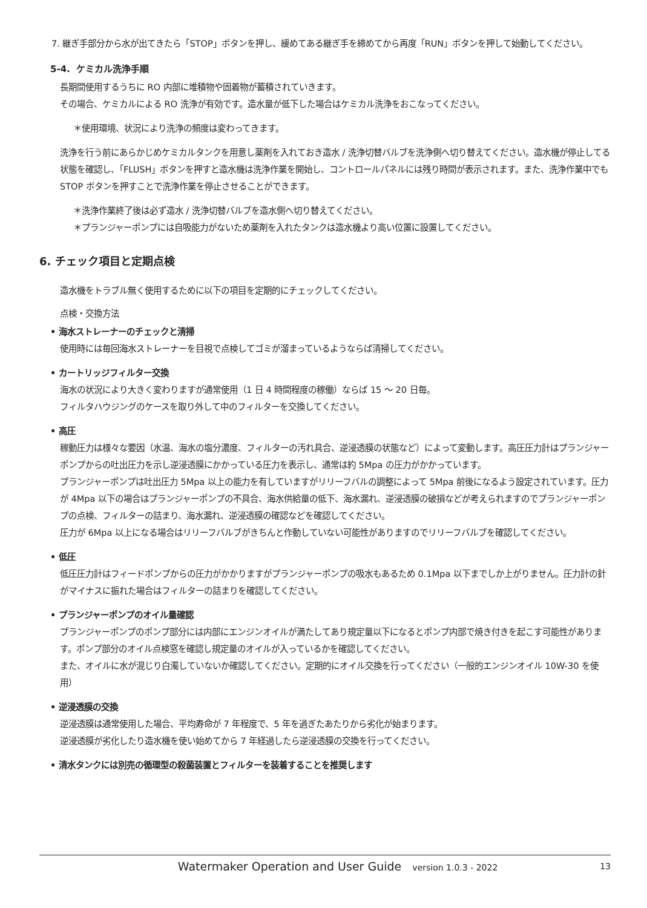7. 継ぎ手部分から水が出てきたら「STOP」ボタンを押し、緩めてある継ぎ手を締めてから再度「RUN」ボタンを押して始動してください。
5-4. ケミカル洗浄手順
長期間使用するうちに RO 内部に堆積物や固着物が蓄積されていきます。
その場合、ケミカルによる RO 洗浄が有効です。造水量が低下した場合はケミカル洗浄をおこなってください。
＊使用環境、状況により洗浄の頻度は変わってきます。
洗浄を行う前にあらかじめケミカルタンクを用意し薬剤を入れておき造水 / 洗浄切替バルブを洗浄側へ切り替えてください。造水機が停止してる状態を確認し、「FLUSH」ボタンを押すと造水機は洗浄作業を開始し、コントロールパネルには残り時間が表示されます。また、洗浄作業中でも STOP ボタンを押すことで洗浄作業を停止させることができます。
＊洗浄作業終了後は必ず造水 / 洗浄切替バルブを造水側へ切り替えてください。
＊プランジャーポンプには自吸能力がないため薬剤を入れたタンクは造水機より高い位置に設置してください。
6. チェック項目と定期点検
造水機をトラブル無く使用するために以下の項目を定期的にチェックしてください。
点検・交換方法
• 海水ストレーナーのチェックと清掃
使用時には毎回海水ストレーナーを目視で点検してゴミが溜まっているようならば清掃してください。
• カートリッジフィルター交換
海水の状況により大きく変わりますが通常使用（1 日 4 時間程度の稼働）ならば 15 〜 20 日毎。
フィルタハウジングのケースを取り外して中のフィルターを交換してください。
• 高圧
稼動圧力は様々な要因（水温、海水の塩分濃度、フィルターの汚れ具合、逆浸透膜の状態など）によって変動します。高圧圧力計はプランジャーポンプからの吐出圧力を示し逆浸透膜にかかっている圧力を表示し、通常は約 5Mpa の圧力がかかっています。
プランジャーポンプは吐出圧力 5Mpa 以上の能力を有していますがリリーフバルの調整によって 5Mpa 前後になるよう設定されています。圧力が 4Mpa 以下の場合はプランジャーポンプの不具合、海水供給量の低下、海水漏れ、逆浸透膜の破損などが考えられますのでプランジャーポンプの点検、フィルターの詰まり、海水漏れ、逆浸透膜の確認などを確認してください。
圧力が 6Mpa 以上になる場合はリリーフバルブがきちんと作動していない可能性がありますのでリリーフバルブを確認してください。
• 低圧
低圧圧力計はフィードポンプからの圧力がかかりますがプランジャーポンプの吸水もあるため 0.1Mpa 以下までしか上がりません。圧力計の針がマイナスに振れた場合はフィルターの詰まりを確認してください。
• プランジャーポンプのオイル量確認
プランジャーポンプのポンプ部分には内部にエンジンオイルが満たしてあり規定量以下になるとポンプ内部で焼き付きを起こす可能性があります。ポンプ部分のオイル点検窓を確認し規定量のオイルが入っているかを確認してください。
また、オイルに水が混じり白濁していないか確認してください。定期的にオイル交換を行ってください（一般的エンジンオイル 10W-30 を使用）
• 逆浸透膜の交換
逆浸透膜は通常使用した場合、平均寿命が 7 年程度で、5 年を過ぎたあたりから劣化が始まります。
逆浸透膜が劣化したり造水機を使い始めてから 7 年経過したら逆浸透膜の交換を行ってください。
• 清水タンクには別売の循環型の殺菌装置とフィルターを装着することを推奨します
Watermaker Operation and User Guide version 1.0.3 - 2022 13